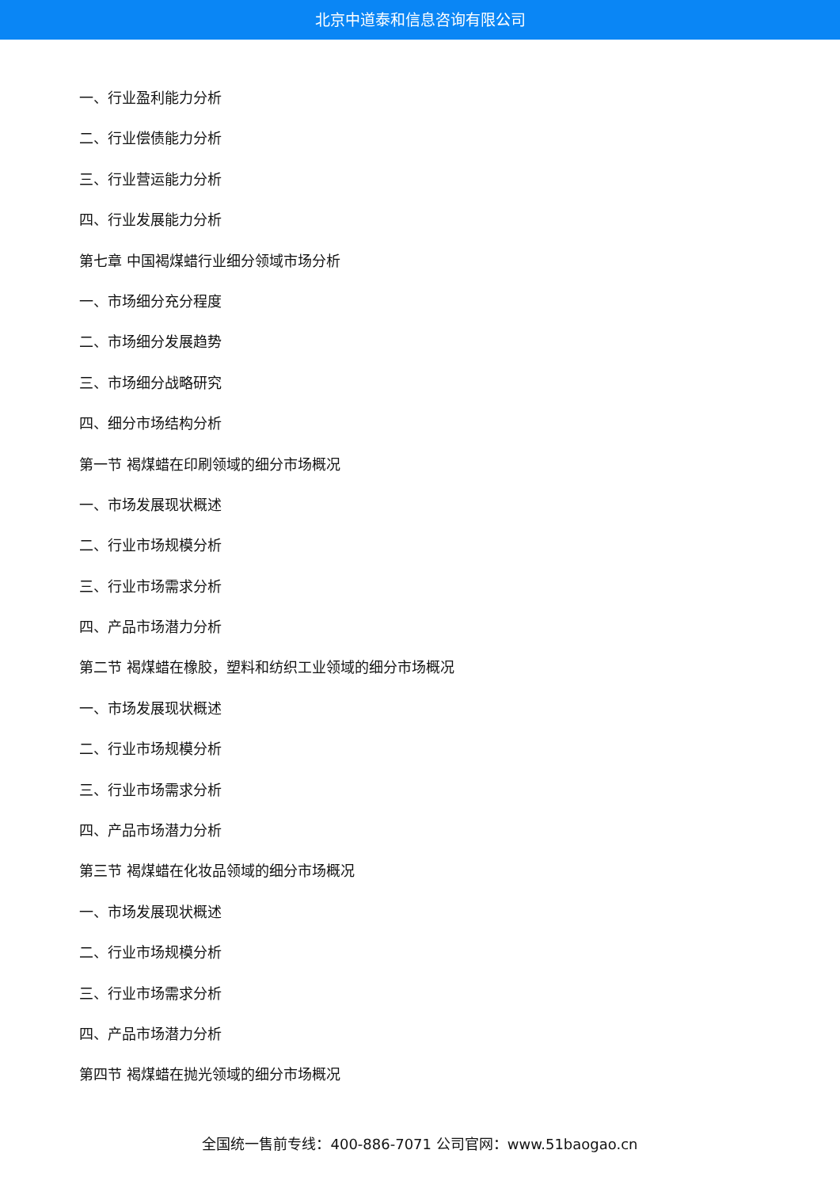北京中道泰和信息咨询有限公司
一、行业盈利能力分析
二、行业偿债能力分析
三、行业营运能力分析
四、行业发展能力分析
第七章 中国褐煤蜡行业细分领域市场分析
一、市场细分充分程度
二、市场细分发展趋势
三、市场细分战略研究
四、细分市场结构分析
第一节 褐煤蜡在印刷领域的细分市场概况
一、市场发展现状概述
二、行业市场规模分析
三、行业市场需求分析
四、产品市场潜力分析
第二节 褐煤蜡在橡胶，塑料和纺织工业领域的细分市场概况
一、市场发展现状概述
二、行业市场规模分析
三、行业市场需求分析
四、产品市场潜力分析
第三节 褐煤蜡在化妆品领域的细分市场概况
一、市场发展现状概述
二、行业市场规模分析
三、行业市场需求分析
四、产品市场潜力分析
第四节 褐煤蜡在抛光领域的细分市场概况
全国统一售前专线：400-886-7071 公司官网：www.51baogao.cn